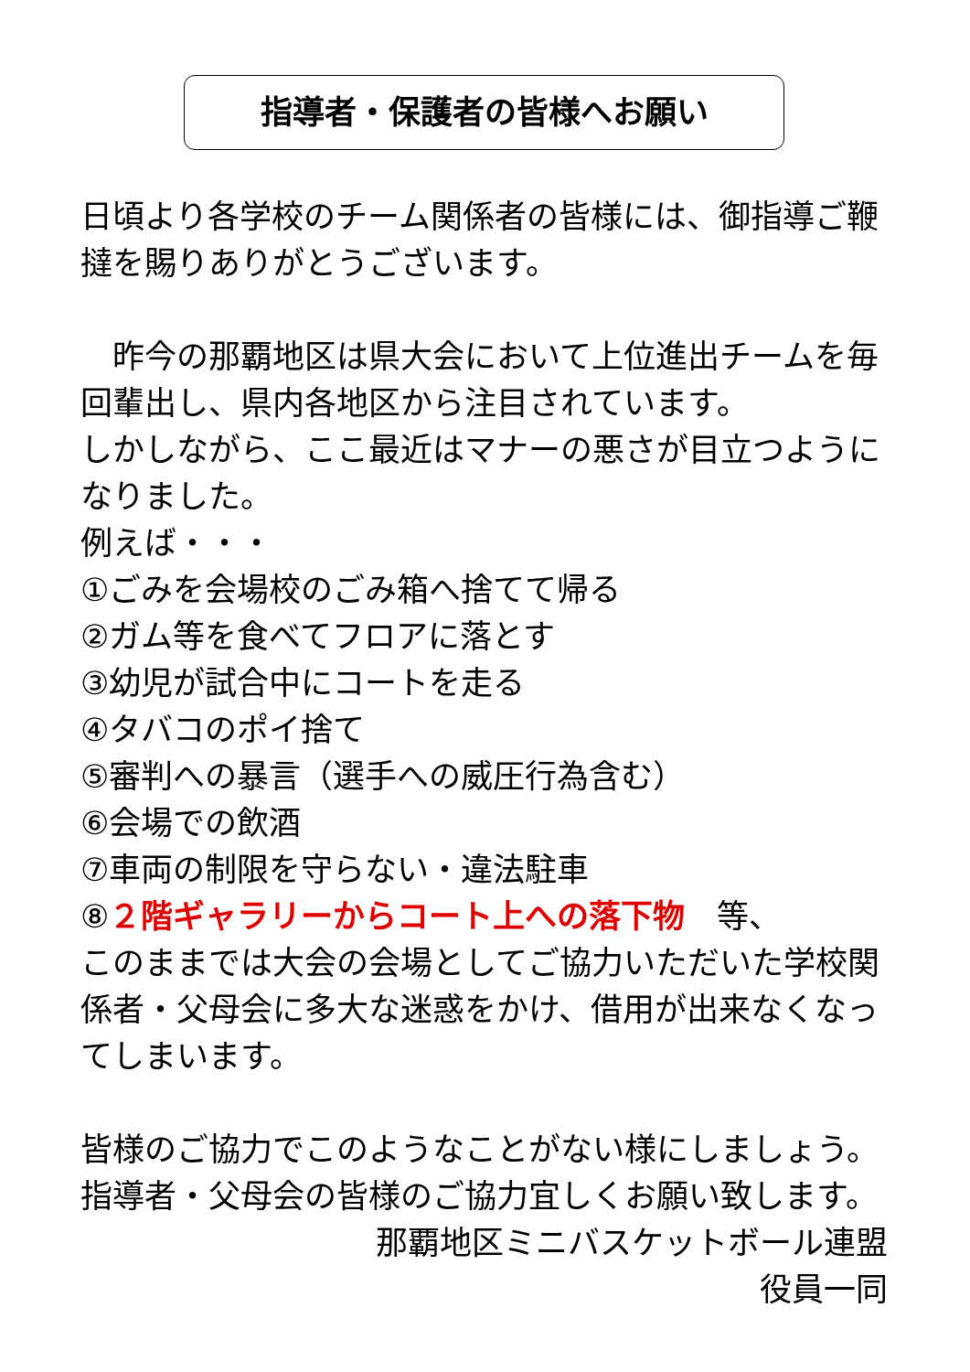指導者・保護者の皆様へお願い
日頃より各学校のチーム関係者の皆様には、御指導ご鞭撻を賜りありがとうございます。
　昨今の那覇地区は県大会において上位進出チームを毎回輩出し、県内各地区から注目されています。
しかしながら、ここ最近はマナーの悪さが目立つようになりました。
例えば・・・
①ごみを会場校のごみ箱へ捨てて帰る
②ガム等を食べてフロアに落とす
③幼児が試合中にコートを走る
④タバコのポイ捨て
⑤審判への暴言（選手への威圧行為含む）
⑥会場での飲酒
⑦車両の制限を守らない・違法駐車
⑧２階ギャラリーからコート上への落下物　等、
このままでは大会の会場としてご協力いただいた学校関係者・父母会に多大な迷惑をかけ、借用が出来なくなってしまいます。
皆様のご協力でこのようなことがない様にしましょう。
指導者・父母会の皆様のご協力宜しくお願い致します。
那覇地区ミニバスケットボール連盟
役員一同